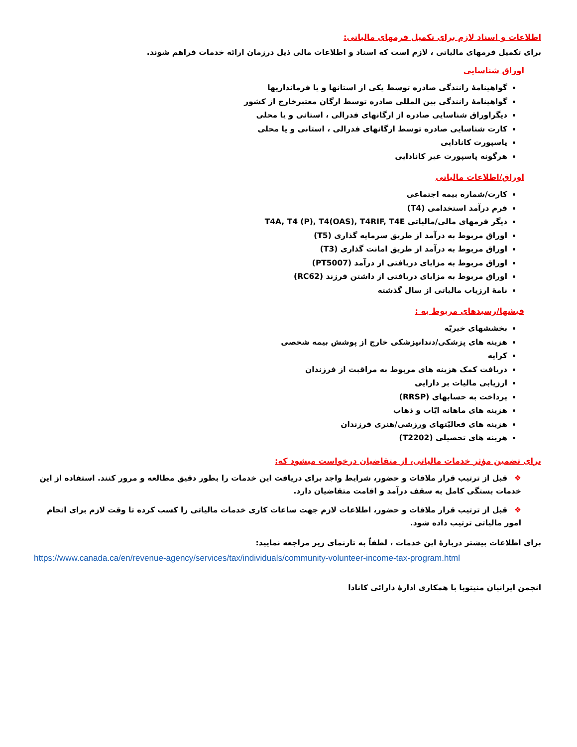اطلاعات و اسناد لازم برای تکمیل فرمهای مالیاتی:
برای تکمیل فرمهای مالیاتی ، لازم است که اسناد و اطلاعات مالی ذیل درزمان ارائه خدمات فراهم شوند.
اوراق شناسایی
گواهینامهٔ رانندگی صادره توسط یکی از استانها و یا فرمانداریها
گواهینامهٔ رانندگی بین المللی صادره توسط ارگان معتبرخارج از کشور
دیگراوراق شناسایی صادره از ارگانهای فدرالی ، استانی و یا محلی
کارت شناسایی صادره توسط ارگانهای فدرالی ، استانی و یا محلی
پاسپورت کانادایی
هرگونه پاسپورت غیر کانادایی
اوراق/اطلاعات مالیاتی
کارت/شماره بیمه اجتماعی
فرم درآمد استخدامی (T4)
دیگر فرمهای مالی/مالیاتی T4A, T4 (P), T4(OAS), T4RIF, T4E
اوراق مربوط به درآمد از طریق سرمایه گذاری (T5)
اوراق مربوط به درآمد از طریق امانت گذاری (T3)
اوراق مربوط به مزایای دریافتی از درآمد (PT5007)
اوراق مربوط به مزایای دریافتی از داشتن فرزند (RC62)
نامهٔ ارزیاب مالیاتی از سال گذشته
فیشها/رسیدهای مربوط به :
بخششهای خیریّه
هزینه های پزشکی/دندانپزشکی خارج از پوشش بیمه شخصی
کرایه
دریافت کمک هزینه های مربوط به مراقبت از فرزندان
ارزیابی مالیات بر دارایی
پرداخت به حسابهای (RRSP)
هزینه های ماهانه ایّاب و ذهاب
هزینه های فعالیّتهای ورزشی/هنری فرزندان
هزینه های تحصیلی (T2202)
برای تضمین مؤثر خدمات مالیاتی، از متقاضیان درخواست میشود که:
❖قبل از ترتیب قرار ملاقات و حضور، شرایط واجد برای دریافت این خدمات را بطور دقیق مطالعه و مرور کنند. استفاده از این خدمات بستگی کامل به سقف درآمد و اقامت متقاضیان دارد.
❖قبل از ترتیب قرار ملاقات و حضور، اطلاعات لازم جهت ساعات کاری خدمات مالیاتی را کسب کرده تا وقت لازم برای انجام امور مالیاتی ترتیب داده شود.
برای اطلاعات بیشتر دربارهٔ این خدمات ، لطفاً به تارنمای زیر مراجعه نمایید:
https://www.canada.ca/en/revenue-agency/services/tax/individuals/community-volunteer-income-tax-program.html
انجمن ایرانیان منیتوبا با همکاری ادارهٔ دارائی کانادا